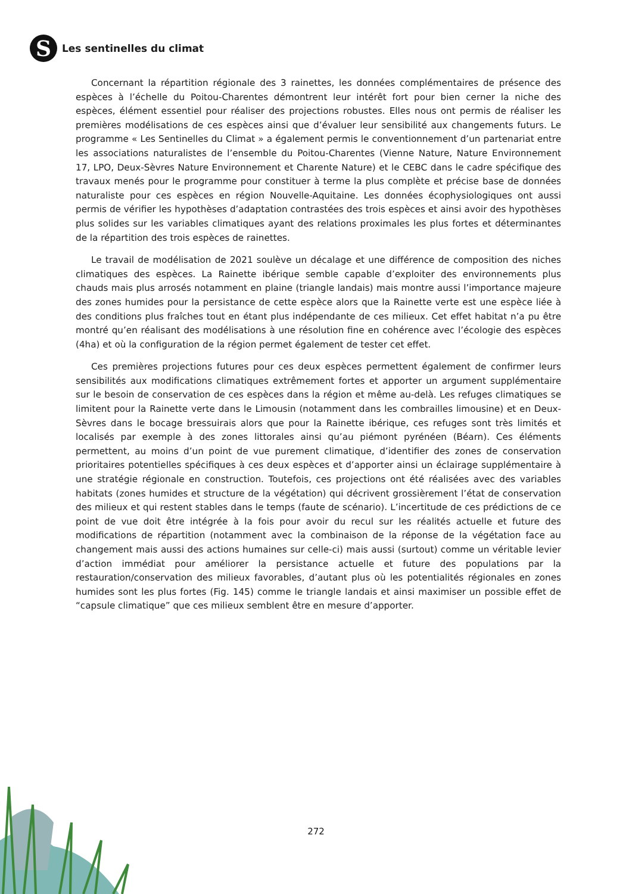S
Les sentinelles du climat
Concernant la répartition régionale des 3 rainettes, les données complémentaires de présence des espèces à l’échelle du Poitou-Charentes démontrent leur intérêt fort pour bien cerner la niche des espèces, élément essentiel pour réaliser des projections robustes. Elles nous ont permis de réaliser les premières modélisations de ces espèces ainsi que d’évaluer leur sensibilité aux changements futurs. Le programme « Les Sentinelles du Climat » a également permis le conventionnement d’un partenariat entre les associations naturalistes de l’ensemble du Poitou-Charentes (Vienne Nature, Nature Environnement 17, LPO, Deux-Sèvres Nature Environnement et Charente Nature) et le CEBC dans le cadre spécifique des travaux menés pour le programme pour constituer à terme la plus complète et précise base de données naturaliste pour ces espèces en région Nouvelle-Aquitaine. Les données écophysiologiques ont aussi permis de vérifier les hypothèses d’adaptation contrastées des trois espèces et ainsi avoir des hypothèses plus solides sur les variables climatiques ayant des relations proximales les plus fortes et déterminantes de la répartition des trois espèces de rainettes.
Le travail de modélisation de 2021 soulève un décalage et une différence de composition des niches climatiques des espèces. La Rainette ibérique semble capable d’exploiter des environnements plus chauds mais plus arrosés notamment en plaine (triangle landais) mais montre aussi l’importance majeure des zones humides pour la persistance de cette espèce alors que la Rainette verte est une espèce liée à des conditions plus fraîches tout en étant plus indépendante de ces milieux. Cet effet habitat n’a pu être montré qu’en réalisant des modélisations à une résolution fine en cohérence avec l’écologie des espèces (4ha) et où la configuration de la région permet également de tester cet effet.
Ces premières projections futures pour ces deux espèces permettent également de confirmer leurs sensibilités aux modifications climatiques extrêmement fortes et apporter un argument supplémentaire sur le besoin de conservation de ces espèces dans la région et même au-delà. Les refuges climatiques se limitent pour la Rainette verte dans le Limousin (notamment dans les combrailles limousine) et en Deux-Sèvres dans le bocage bressuirais alors que pour la Rainette ibérique, ces refuges sont très limités et localisés par exemple à des zones littorales ainsi qu’au piémont pyrénéen (Béarn). Ces éléments permettent, au moins d’un point de vue purement climatique, d’identifier des zones de conservation prioritaires potentielles spécifiques à ces deux espèces et d’apporter ainsi un éclairage supplémentaire à une stratégie régionale en construction. Toutefois, ces projections ont été réalisées avec des variables habitats (zones humides et structure de la végétation) qui décrivent grossièrement l’état de conservation des milieux et qui restent stables dans le temps (faute de scénario). L’incertitude de ces prédictions de ce point de vue doit être intégrée à la fois pour avoir du recul sur les réalités actuelle et future des modifications de répartition (notamment avec la combinaison de la réponse de la végétation face au changement mais aussi des actions humaines sur celle-ci) mais aussi (surtout) comme un véritable levier d’action immédiat pour améliorer la persistance actuelle et future des populations par la restauration/conservation des milieux favorables, d’autant plus où les potentialités régionales en zones humides sont les plus fortes (Fig. 145) comme le triangle landais et ainsi maximiser un possible effet de “capsule climatique” que ces milieux semblent être en mesure d’apporter.
272